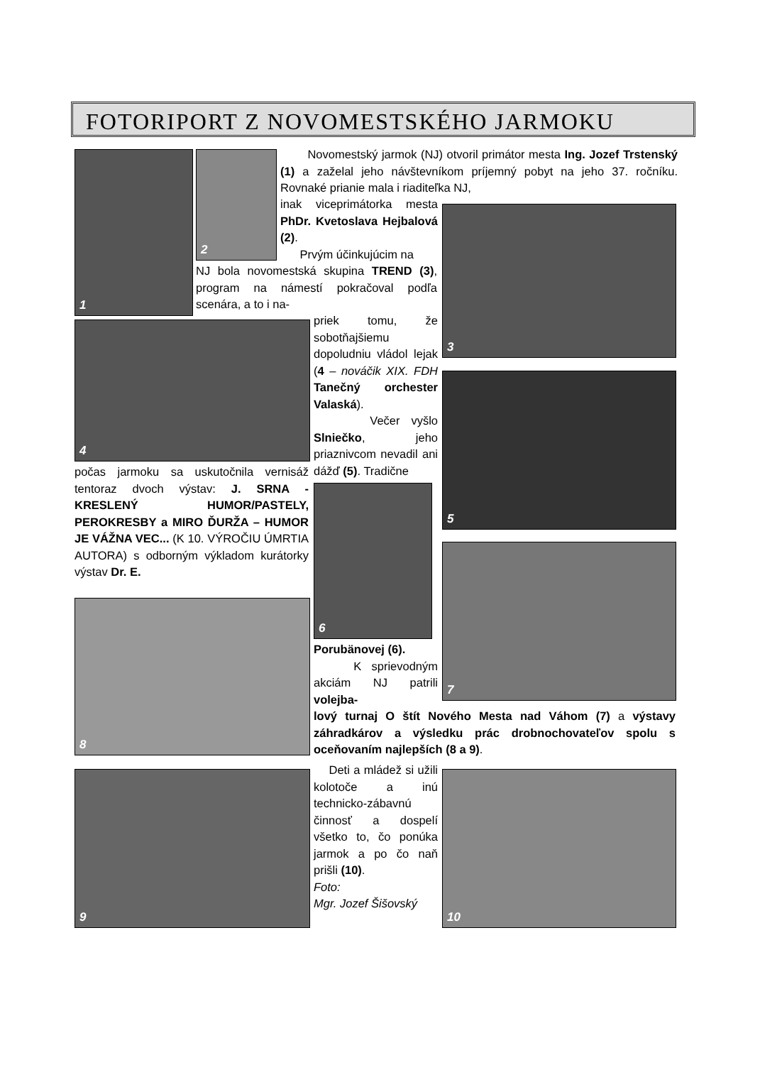FOTORIPORT Z NOVOMESTSKÉHO JARMOKU
1 2
Novomestský jarmok (NJ) otvoril primátor mesta Ing. Jozef Trstenský (1) a zaželal jeho návštevníkom príjemný pobyt na jeho 37. ročníku. Rovnaké prianie mala i riaditeľka NJ,
inak viceprimátorka mesta PhDr. Kvetoslava Hejbalová (2).
Prvým účinkujúcim na
NJ bola novomestská skupina TREND (3), program na námestí pokračoval podľa scenára, a to i na-
3
4
priek tomu, že sobotňajšiemu dopoludniu vládol lejak (4 – nováčik XIX. FDH Tanečný orchester Valaská).
Večer vyšlo Slniečko, jeho priaznivcom nevadil ani dážď (5). Tradične
5
počas jarmoku sa uskutočnila vernisáž tentoraz dvoch výstav: J. SRNA - KRESLENÝ HUMOR/PASTELY, PEROKRESBY a MIRO ĎURŽA – HUMOR JE VÁŽNA VEC... (K 10. VÝROČIU ÚMRTIA AUTORA) s odborným výkladom kurátorky výstav Dr. E.
6
7
8
Porubänovej (6).
K sprievodným akciám NJ patrili volejba-
lový turnaj O štít Nového Mesta nad Váhom (7) a výstavy záhradkárov a výsledku prác drobnochovateľov spolu s oceňovaním najlepších (8 a 9).
9
Deti a mládež si užili kolotoče a inú technicko-zábavnú činnosť a dospelí všetko to, čo ponúka jarmok a po čo naň prišli (10).
Foto:
Mgr. Jozef Šišovský
10